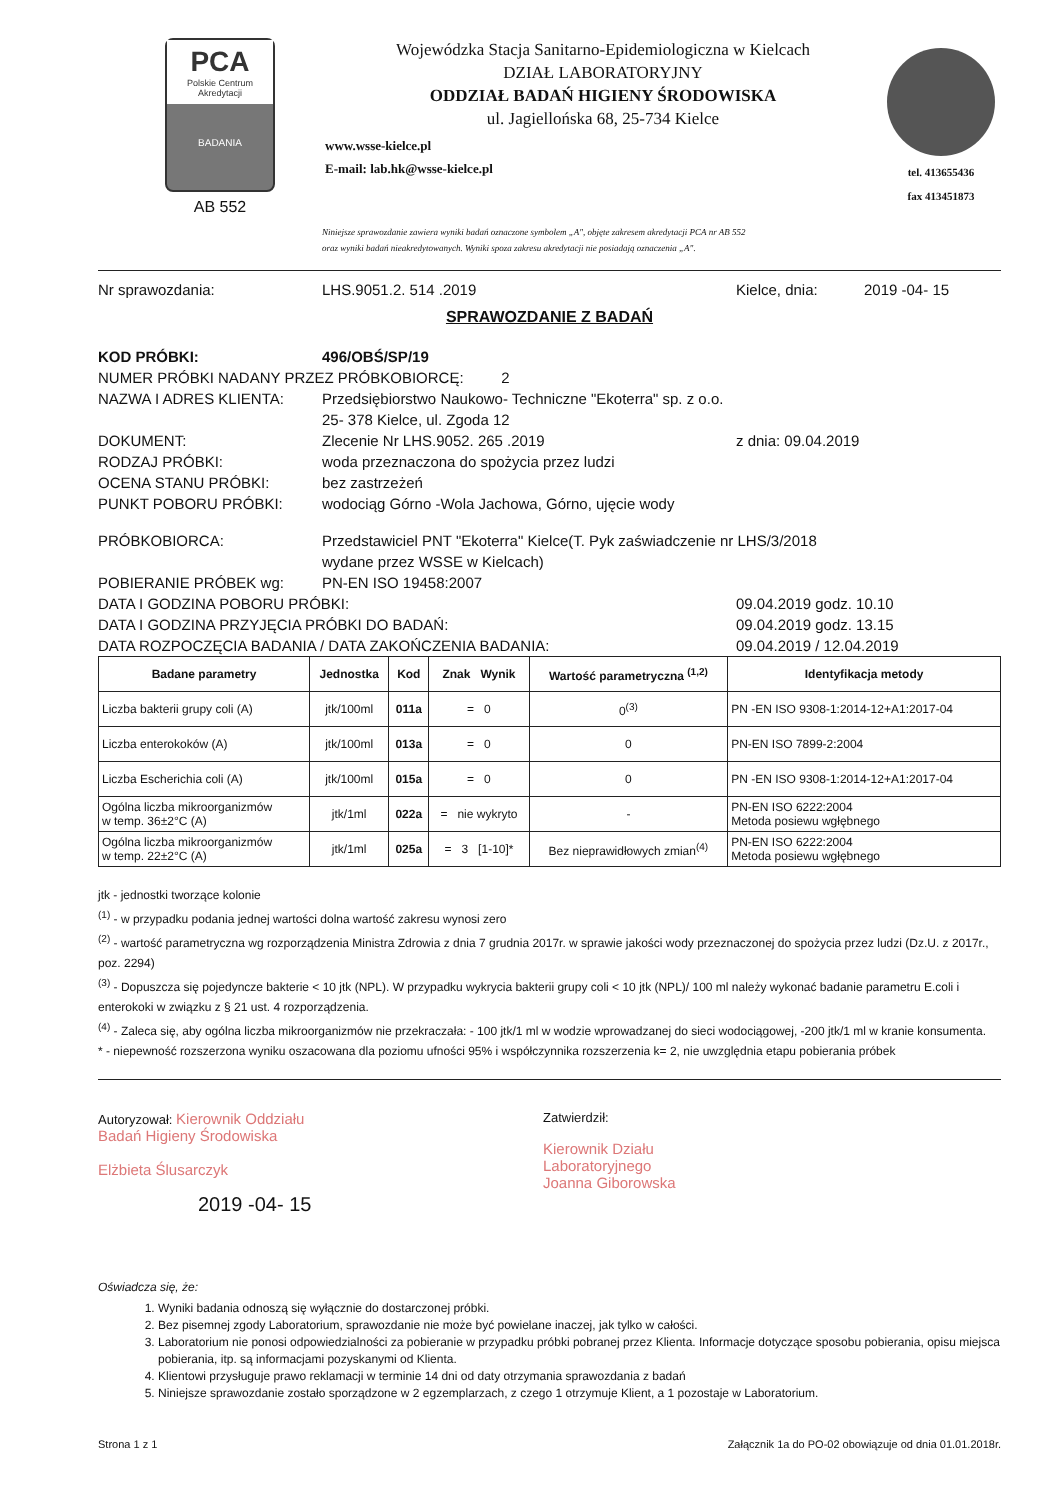PCA
Polskie Centrum Akredytacji
BADANIA
AB 552
Wojewódzka Stacja Sanitarno-Epidemiologiczna w Kielcach
DZIAŁ LABORATORYJNY
ODDZIAŁ BADAŃ HIGIENY ŚRODOWISKA
ul. Jagiellońska 68, 25-734 Kielce
www.wsse-kielce.pl
E-mail: lab.hk@wsse-kielce.pl
tel. 413655436
fax 413451873
Niniejsze sprawozdanie zawiera wyniki badań oznaczone symbolem „A", objęte zakresem akredytacji PCA nr AB 552
oraz wyniki badań nieakredytowanych. Wyniki spoza zakresu akredytacji nie posiadają oznaczenia „A".
Nr sprawozdania: LHS.9051.2. 514 .2019 Kielce, dnia: 2019 -04- 15
SPRAWOZDANIE Z BADAŃ
KOD PRÓBKI: 496/OBŚ/SP/19
NUMER PRÓBKI NADANY PRZEZ PRÓBKOBIORCĘ: 2
NAZWA I ADRES KLIENTA: Przedsiębiorstwo Naukowo- Techniczne "Ekoterra" sp. z o.o.
25- 378 Kielce, ul. Zgoda 12
DOKUMENT: Zlecenie Nr LHS.9052. 265 .2019 z dnia: 09.04.2019
RODZAJ PRÓBKI: woda przeznaczona do spożycia przez ludzi
OCENA STANU PRÓBKI: bez zastrzeżeń
PUNKT POBORU PRÓBKI: wodociąg Górno -Wola Jachowa, Górno, ujęcie wody
PRÓBKOBIORCA: Przedstawiciel PNT "Ekoterra" Kielce(T. Pyk zaświadczenie nr LHS/3/2018
wydane przez WSSE w Kielcach)
POBIERANIE PRÓBEK wg: PN-EN ISO 19458:2007
DATA I GODZINA POBORU PRÓBKI: 09.04.2019 godz. 10.10
DATA I GODZINA PRZYJĘCIA PRÓBKI DO BADAŃ: 09.04.2019 godz. 13.15
DATA ROZPOCZĘCIA BADANIA / DATA ZAKOŃCZENIA BADANIA: 09.04.2019 / 12.04.2019
| Badane parametry | Jednostka | Kod | Znak Wynik | Wartość parametryczna <sup>(1,2)</sup> | Identyfikacja metody |
| --- | --- | --- | --- | --- | --- |
| Liczba bakterii grupy coli (A) | jtk/100ml | 011a | = 0 | 0<sup>(3)</sup> | PN -EN ISO 9308-1:2014-12+A1:2017-04 |
| Liczba enterokoków (A) | jtk/100ml | 013a | = 0 | 0 | PN-EN ISO 7899-2:2004 |
| Liczba Escherichia coli (A) | jtk/100ml | 015a | = 0 | 0 | PN -EN ISO 9308-1:2014-12+A1:2017-04 |
| Ogólna liczba mikroorganizmów w temp. 36±2°C (A) | jtk/1ml | 022a | = nie wykryto | - | PN-EN ISO 6222:2004 Metoda posiewu wgłębnego |
| Ogólna liczba mikroorganizmów w temp. 22±2°C (A) | jtk/1ml | 025a | = 3 [1-10]* | Bez nieprawidłowych zmian<sup>(4)</sup> | PN-EN ISO 6222:2004 Metoda posiewu wgłębnego |
jtk - jednostki tworzące kolonie
<sup>(1)</sup> - w przypadku podania jednej wartości dolna wartość zakresu wynosi zero
<sup>(2)</sup> - wartość parametryczna wg rozporządzenia Ministra Zdrowia z dnia 7 grudnia 2017r. w sprawie jakości wody przeznaczonej do spożycia przez ludzi (Dz.U. z 2017r., poz. 2294)
<sup>(3)</sup> - Dopuszcza się pojedyncze bakterie < 10 jtk (NPL). W przypadku wykrycia bakterii grupy coli < 10 jtk (NPL)/ 100 ml należy wykonać badanie parametru E.coli i enterokoki w związku z § 21 ust. 4 rozporządzenia.
<sup>(4)</sup> - Zaleca się, aby ogólna liczba mikroorganizmów nie przekraczała: - 100 jtk/1 ml w wodzie wprowadzanej do sieci wodociągowej, -200 jtk/1 ml w kranie konsumenta.
* - niepewność rozszerzona wyniku oszacowana dla poziomu ufności 95% i współczynnika rozszerzenia k= 2, nie uwzględnia etapu pobierania próbek
Autoryzował: Kierownik Oddziału
Badań Higieny Środowiska
Elżbieta Ślusarczyk
2019 -04- 15
Zatwierdził:
Kierownik Działu
Laboratoryjnego
Joanna Giborowska
Oświadcza się, że:
1. Wyniki badania odnoszą się wyłącznie do dostarczonej próbki.
2. Bez pisemnej zgody Laboratorium, sprawozdanie nie może być powielane inaczej, jak tylko w całości.
3. Laboratorium nie ponosi odpowiedzialności za pobieranie w przypadku próbki pobranej przez Klienta. Informacje dotyczące sposobu pobierania, opisu miejsca pobierania, itp. są informacjami pozyskanymi od Klienta.
4. Klientowi przysługuje prawo reklamacji w terminie 14 dni od daty otrzymania sprawozdania z badań
5. Niniejsze sprawozdanie zostało sporządzone w 2 egzemplarzach, z czego 1 otrzymuje Klient, a 1 pozostaje w Laboratorium.
Strona 1 z 1 Załącznik 1a do PO-02 obowiązuje od dnia 01.01.2018r.